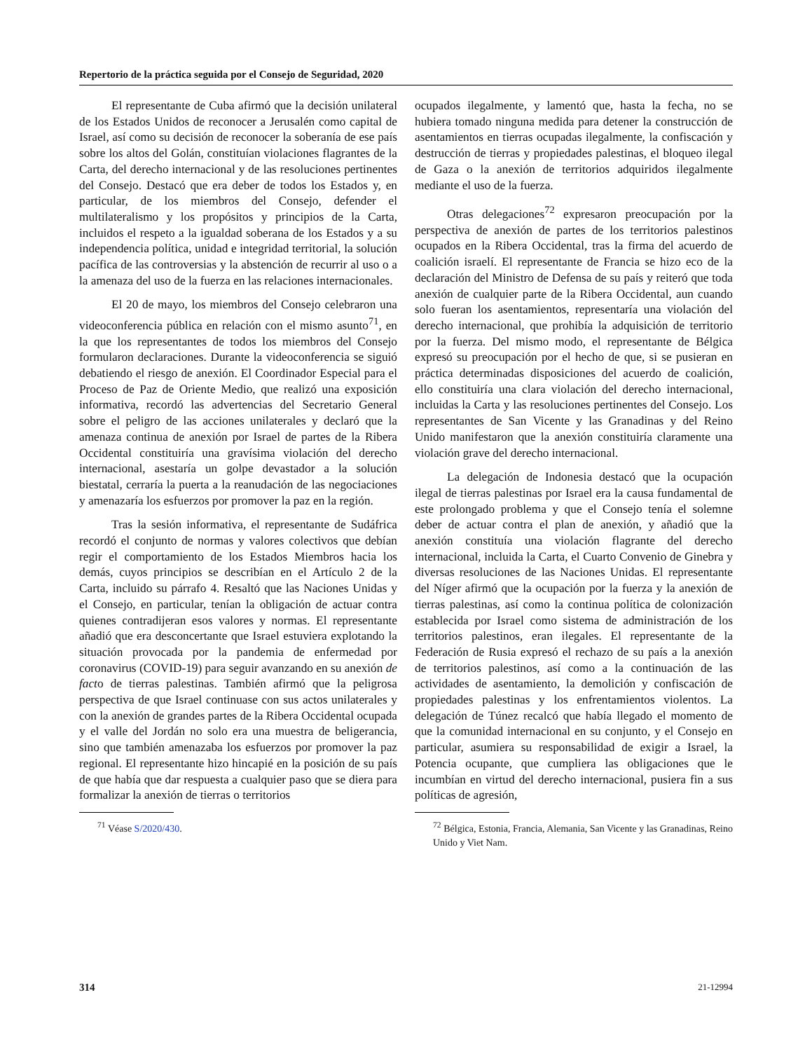Repertorio de la práctica seguida por el Consejo de Seguridad, 2020
El representante de Cuba afirmó que la decisión unilateral de los Estados Unidos de reconocer a Jerusalén como capital de Israel, así como su decisión de reconocer la soberanía de ese país sobre los altos del Golán, constituían violaciones flagrantes de la Carta, del derecho internacional y de las resoluciones pertinentes del Consejo. Destacó que era deber de todos los Estados y, en particular, de los miembros del Consejo, defender el multilateralismo y los propósitos y principios de la Carta, incluidos el respeto a la igualdad soberana de los Estados y a su independencia política, unidad e integridad territorial, la solución pacífica de las controversias y la abstención de recurrir al uso o a la amenaza del uso de la fuerza en las relaciones internacionales.
El 20 de mayo, los miembros del Consejo celebraron una videoconferencia pública en relación con el mismo asunto<sup>71</sup>, en la que los representantes de todos los miembros del Consejo formularon declaraciones. Durante la videoconferencia se siguió debatiendo el riesgo de anexión. El Coordinador Especial para el Proceso de Paz de Oriente Medio, que realizó una exposición informativa, recordó las advertencias del Secretario General sobre el peligro de las acciones unilaterales y declaró que la amenaza continua de anexión por Israel de partes de la Ribera Occidental constituiría una gravísima violación del derecho internacional, asestaría un golpe devastador a la solución biestatal, cerraría la puerta a la reanudación de las negociaciones y amenazaría los esfuerzos por promover la paz en la región.
Tras la sesión informativa, el representante de Sudáfrica recordó el conjunto de normas y valores colectivos que debían regir el comportamiento de los Estados Miembros hacia los demás, cuyos principios se describían en el Artículo 2 de la Carta, incluido su párrafo 4. Resaltó que las Naciones Unidas y el Consejo, en particular, tenían la obligación de actuar contra quienes contradijeran esos valores y normas. El representante añadió que era desconcertante que Israel estuviera explotando la situación provocada por la pandemia de enfermedad por coronavirus (COVID-19) para seguir avanzando en su anexión de facto de tierras palestinas. También afirmó que la peligrosa perspectiva de que Israel continuase con sus actos unilaterales y con la anexión de grandes partes de la Ribera Occidental ocupada y el valle del Jordán no solo era una muestra de beligerancia, sino que también amenazaba los esfuerzos por promover la paz regional. El representante hizo hincapié en la posición de su país de que había que dar respuesta a cualquier paso que se diera para formalizar la anexión de tierras o territorios
<sup>71</sup> Véase S/2020/430.
ocupados ilegalmente, y lamentó que, hasta la fecha, no se hubiera tomado ninguna medida para detener la construcción de asentamientos en tierras ocupadas ilegalmente, la confiscación y destrucción de tierras y propiedades palestinas, el bloqueo ilegal de Gaza o la anexión de territorios adquiridos ilegalmente mediante el uso de la fuerza.
Otras delegaciones<sup>72</sup> expresaron preocupación por la perspectiva de anexión de partes de los territorios palestinos ocupados en la Ribera Occidental, tras la firma del acuerdo de coalición israelí. El representante de Francia se hizo eco de la declaración del Ministro de Defensa de su país y reiteró que toda anexión de cualquier parte de la Ribera Occidental, aun cuando solo fueran los asentamientos, representaría una violación del derecho internacional, que prohibía la adquisición de territorio por la fuerza. Del mismo modo, el representante de Bélgica expresó su preocupación por el hecho de que, si se pusieran en práctica determinadas disposiciones del acuerdo de coalición, ello constituiría una clara violación del derecho internacional, incluidas la Carta y las resoluciones pertinentes del Consejo. Los representantes de San Vicente y las Granadinas y del Reino Unido manifestaron que la anexión constituiría claramente una violación grave del derecho internacional.
La delegación de Indonesia destacó que la ocupación ilegal de tierras palestinas por Israel era la causa fundamental de este prolongado problema y que el Consejo tenía el solemne deber de actuar contra el plan de anexión, y añadió que la anexión constituía una violación flagrante del derecho internacional, incluida la Carta, el Cuarto Convenio de Ginebra y diversas resoluciones de las Naciones Unidas. El representante del Níger afirmó que la ocupación por la fuerza y la anexión de tierras palestinas, así como la continua política de colonización establecida por Israel como sistema de administración de los territorios palestinos, eran ilegales. El representante de la Federación de Rusia expresó el rechazo de su país a la anexión de territorios palestinos, así como a la continuación de las actividades de asentamiento, la demolición y confiscación de propiedades palestinas y los enfrentamientos violentos. La delegación de Túnez recalcó que había llegado el momento de que la comunidad internacional en su conjunto, y el Consejo en particular, asumiera su responsabilidad de exigir a Israel, la Potencia ocupante, que cumpliera las obligaciones que le incumbían en virtud del derecho internacional, pusiera fin a sus políticas de agresión,
<sup>72</sup> Bélgica, Estonia, Francia, Alemania, San Vicente y las Granadinas, Reino Unido y Viet Nam.
314 21-12994